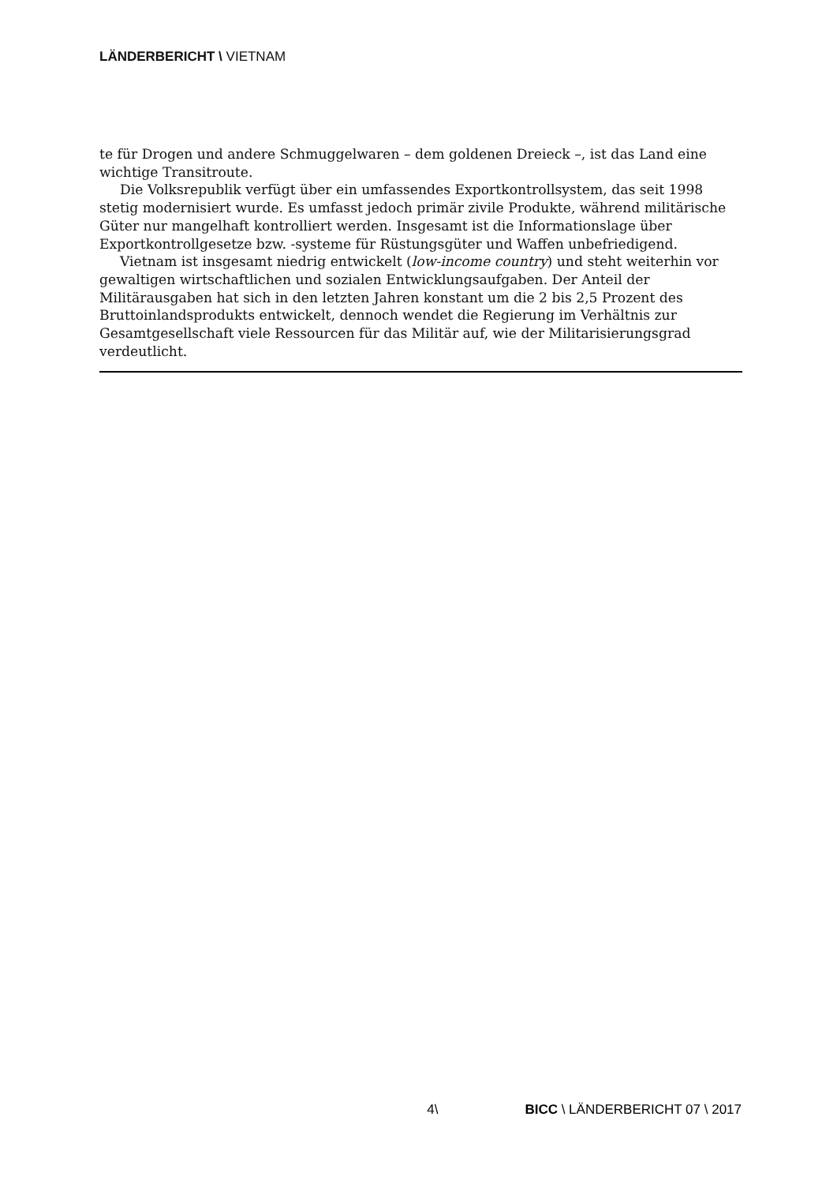LÄNDERBERICHT \ VIETNAM
te für Drogen und andere Schmuggelwaren – dem goldenen Dreieck –, ist das Land eine wichtige Transitroute.
Die Volksrepublik verfügt über ein umfassendes Exportkontrollsystem, das seit 1998 stetig modernisiert wurde. Es umfasst jedoch primär zivile Produkte, während militärische Güter nur mangelhaft kontrolliert werden. Insgesamt ist die Informationslage über Exportkontrollgesetze bzw. -systeme für Rüstungsgüter und Waffen unbefriedigend.
Vietnam ist insgesamt niedrig entwickelt (low-income country) und steht weiterhin vor gewaltigen wirtschaftlichen und sozialen Entwicklungsaufgaben. Der Anteil der Militärausgaben hat sich in den letzten Jahren konstant um die 2 bis 2,5 Prozent des Bruttoinlandsprodukts entwickelt, dennoch wendet die Regierung im Verhältnis zur Gesamtgesellschaft viele Ressourcen für das Militär auf, wie der Militarisierungsgrad verdeutlicht.
4\ BICC \ LÄNDERBERICHT 07 \ 2017